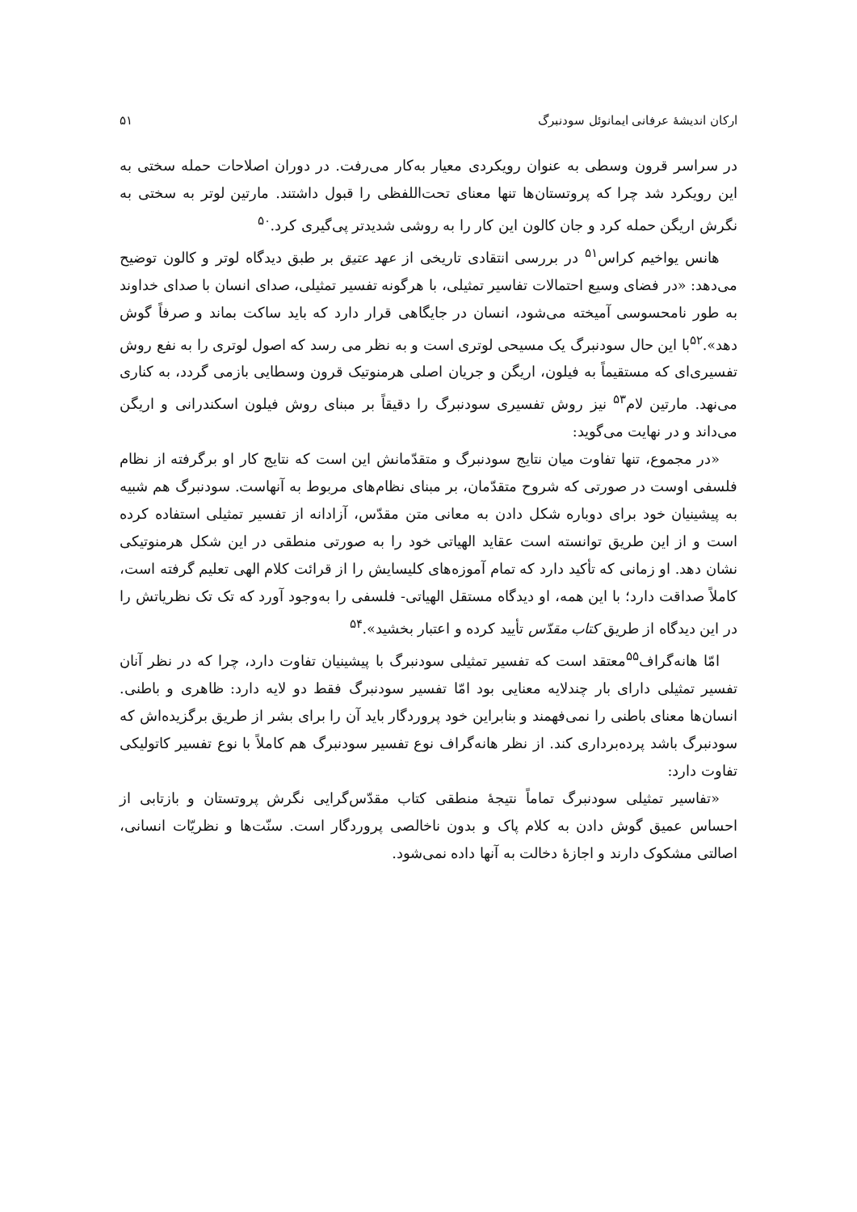ارکان اندیشهٔ عرفانی ایمانوئل سودنبرگ ۵۱
در سراسر قرون وسطی به عنوان رویکردی معیار به‌کار می‌رفت. در دوران اصلاحات حمله سختی به این رویکرد شد چرا که پروتستان‌ها تنها معنای تحت‌اللفظی را قبول داشتند. مارتین لوتر به سختی به نگرش اریگن حمله کرد و جان کالون این کار را به روشی شدیدتر پی‌گیری کرد.<sup>۵۰</sup>
هانس یواخیم کراس<sup>۵۱</sup> در بررسی انتقادی تاریخی از عهد عتیق بر طبق دیدگاه لوتر و کالون توضیح می‌دهد: «در فضای وسیع احتمالات تفاسیر تمثیلی، با هرگونه تفسیر تمثیلی، صدای انسان با صدای خداوند به طور نامحسوسی آمیخته می‌شود، انسان در جایگاهی قرار دارد که باید ساکت بماند و صرفاً گوش دهد».<sup>۵۲</sup>با این حال سودنبرگ یک مسیحی لوتری است و به نظر می رسد که اصول لوتری را به نفع روش تفسیری‌ای که مستقیماً به فیلون، اریگن و جریان اصلی هرمنوتیک قرون وسطایی بازمی گردد، به کناری می‌نهد. مارتین لام<sup>۵۳</sup> نیز روش تفسیری سودنبرگ را دقیقاً بر مبنای روش فیلون اسکندرانی و اریگن می‌داند و در نهایت می‌گوید:
«در مجموع، تنها تفاوت میان نتایج سودنبرگ و متقدّمانش این است که نتایج کار او برگرفته از نظام فلسفی اوست در صورتی که شروح متقدّمان، بر مبنای نظام‌های مربوط به آنهاست. سودنبرگ هم شبیه به پیشینیان خود برای دوباره شکل دادن به معانی متن مقدّس، آزادانه از تفسیر تمثیلی استفاده کرده است و از این طریق توانسته است عقاید الهیاتی خود را به صورتی منطقی در این شکل هرمنوتیکی نشان دهد. او زمانی که تأکید دارد که تمام آموزه‌های کلیسایش را از قرائت کلام الهی تعلیم گرفته است، کاملاً صداقت دارد؛ با این همه، او دیدگاه مستقل الهیاتی- فلسفی را به‌وجود آورد که تک تک نظریاتش را در این دیدگاه از طریق کتاب مقدّس تأیید کرده و اعتبار بخشید».<sup>۵۴</sup>
امّا هانه‌گراف<sup>۵۵</sup>معتقد است که تفسیر تمثیلی سودنبرگ با پیشینیان تفاوت دارد، چرا که در نظر آنان تفسیر تمثیلی دارای بار چندلایه معنایی بود امّا تفسیر سودنبرگ فقط دو لایه دارد: ظاهری و باطنی. انسان‌ها معنای باطنی را نمی‌فهمند و بنابراین خود پروردگار باید آن را برای بشر از طریق برگزیده‌اش که سودنبرگ باشد پرده‌برداری کند. از نظر هانه‌گراف نوع تفسیر سودنبرگ هم کاملاً با نوع تفسیر کاتولیکی تفاوت دارد:
«تفاسیر تمثیلی سودنبرگ تماماً نتیجهٔ منطقی کتاب مقدّس‌گرایی نگرش پروتستان و بازتابی از احساس عمیق گوش دادن به کلام پاک و بدون ناخالصی پروردگار است. سنّت‌ها و نظریّات انسانی، اصالتی مشکوک دارند و اجازهٔ دخالت به آنها داده نمی‌شود.